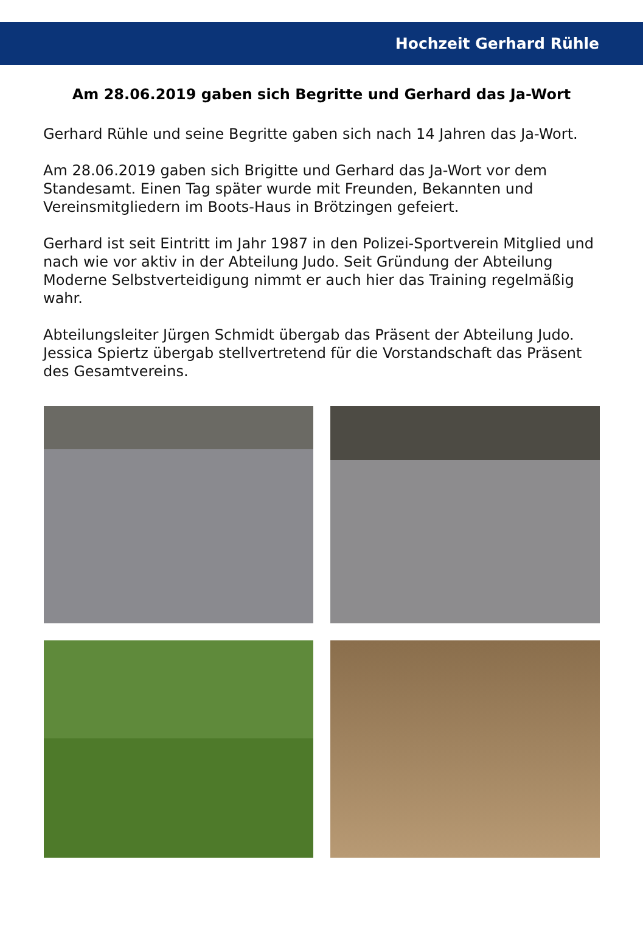Hochzeit Gerhard Rühle
Am 28.06.2019 gaben sich Begritte und Gerhard das Ja-Wort
Gerhard Rühle und seine Begritte gaben sich nach 14 Jahren das Ja-Wort.
Am 28.06.2019 gaben sich Brigitte und Gerhard das Ja-Wort vor dem Standesamt. Einen Tag später wurde mit Freunden, Bekannten und Vereinsmitgliedern im Boots-Haus in Brötzingen gefeiert.
Gerhard ist seit Eintritt im Jahr 1987 in den Polizei-Sportverein Mitglied und nach wie vor aktiv in der Abteilung Judo. Seit Gründung der Abteilung Moderne Selbstverteidigung nimmt er auch hier das Training regelmäßig wahr.
Abteilungsleiter Jürgen Schmidt übergab das Präsent der Abteilung Judo. Jessica Spiertz übergab stellvertretend für die Vorstandschaft das Präsent des Gesamtvereins.